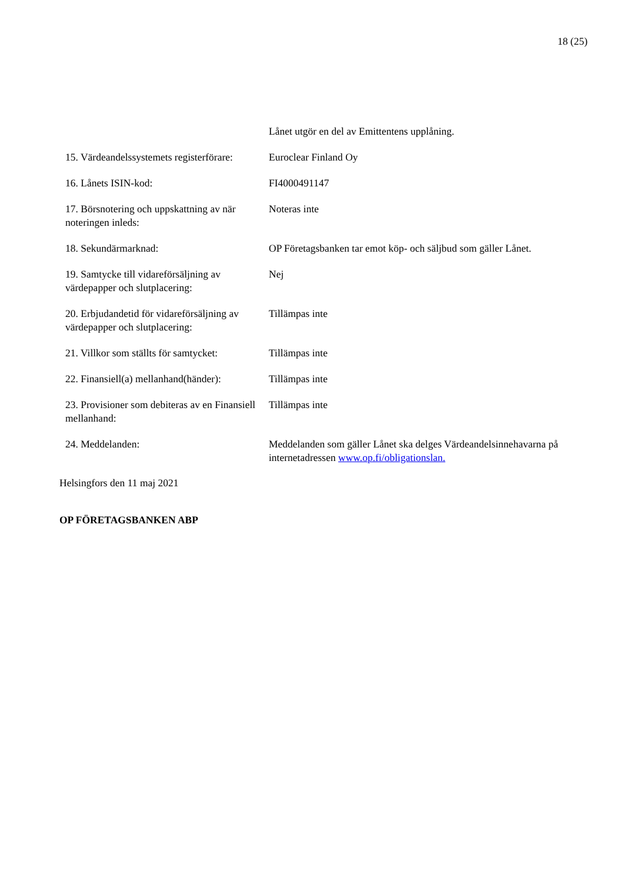18 (25)
| | Lånet utgör en del av Emittentens upplåning. |
| 15. Värdeandelssystemets registerförare: | Euroclear Finland Oy |
| 16. Lånets ISIN-kod: | FI4000491147 |
| 17. Börsnotering och uppskattning av när noteringen inleds: | Noteras inte |
| 18. Sekundärmarknad: | OP Företagsbanken tar emot köp- och säljbud som gäller Lånet. |
| 19. Samtycke till vidareförsäljning av värdepapper och slutplacering: | Nej |
| 20. Erbjudandetid för vidareförsäljning av värdepapper och slutplacering: | Tillämpas inte |
| 21. Villkor som ställts för samtycket: | Tillämpas inte |
| 22. Finansiell(a) mellanhand(händer): | Tillämpas inte |
| 23. Provisioner som debiteras av en Finansiell mellanhand: | Tillämpas inte |
| 24. Meddelanden: | Meddelanden som gäller Lånet ska delges Värdeandelsinnehavarna på internetadressen www.op.fi/obligationslan. |
Helsingfors den 11 maj 2021
OP FÖRETAGSBANKEN ABP